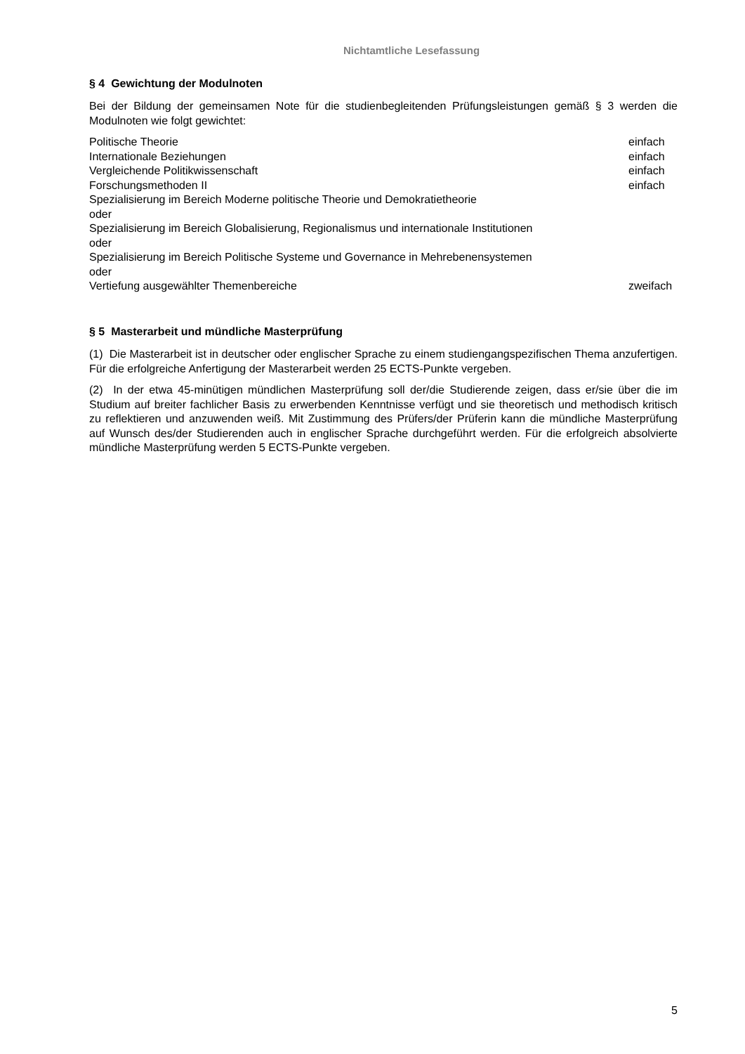Nichtamtliche Lesefassung
§ 4 Gewichtung der Modulnoten
Bei der Bildung der gemeinsamen Note für die studienbegleitenden Prüfungsleistungen gemäß § 3 werden die Modulnoten wie folgt gewichtet:
| Politische Theorie | einfach |
| Internationale Beziehungen | einfach |
| Vergleichende Politikwissenschaft | einfach |
| Forschungsmethoden II | einfach |
| Spezialisierung im Bereich Moderne politische Theorie und Demokratietheorie oder Spezialisierung im Bereich Globalisierung, Regionalismus und internationale Institutionen oder Spezialisierung im Bereich Politische Systeme und Governance in Mehrebenensystemen oder Vertiefung ausgewählter Themenbereiche | zweifach |
§ 5 Masterarbeit und mündliche Masterprüfung
(1) Die Masterarbeit ist in deutscher oder englischer Sprache zu einem studiengangspezifischen Thema anzufertigen. Für die erfolgreiche Anfertigung der Masterarbeit werden 25 ECTS-Punkte vergeben.
(2) In der etwa 45-minütigen mündlichen Masterprüfung soll der/die Studierende zeigen, dass er/sie über die im Studium auf breiter fachlicher Basis zu erwerbenden Kenntnisse verfügt und sie theoretisch und methodisch kritisch zu reflektieren und anzuwenden weiß. Mit Zustimmung des Prüfers/der Prüferin kann die mündliche Masterprüfung auf Wunsch des/der Studierenden auch in englischer Sprache durchgeführt werden. Für die erfolgreich absolvierte mündliche Masterprüfung werden 5 ECTS-Punkte vergeben.
5